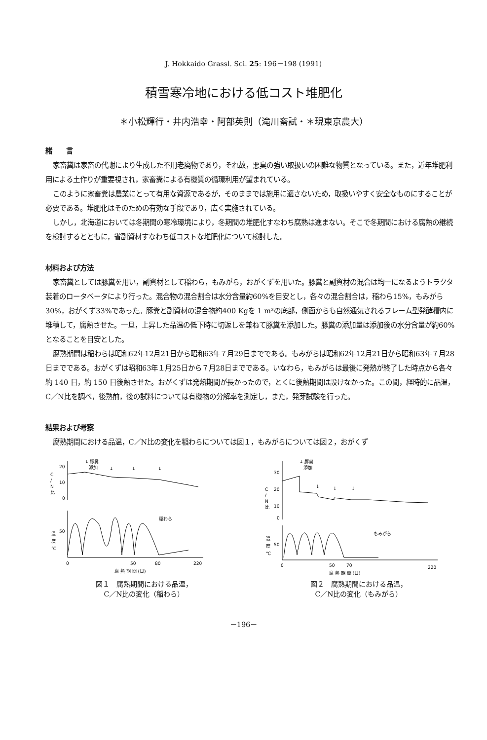J. Hokkaido Grassl. Sci. 25: 196－198 (1991)
積雪寒冷地における低コスト堆肥化
＊小松輝行・井内浩幸・阿部英則（滝川畜試・＊現東京農大）
緒　　言
家畜糞は家畜の代謝により生成した不用老廃物であり，それ故，悪臭の強い取扱いの困難な物質となっている。また，近年堆肥利用による土作りが重要視され，家畜糞による有機質の循環利用が望まれている。
このように家畜糞は農業にとって有用な資源であるが，そのままでは施用に適さないため，取扱いやすく安全なものにすることが必要である。堆肥化はそのための有効な手段であり，広く実施されている。
しかし，北海道においては冬期間の寒冷環境により，冬期間の堆肥化すなわち腐熟は進まない。そこで冬期間における腐熟の継続を検討するとともに，省副資材すなわち低コストな堆肥化について検討した。
材料および方法
家畜糞としては豚糞を用い，副資材として稲わら，もみがら，おがくずを用いた。豚糞と副資材の混合は均一になるようトラクタ装着のロータベータにより行った。混合物の混合割合は水分含量約60%を目安とし，各々の混合割合は，稲わら15%，もみがら30%，おがくず33%であった。豚糞と副資材の混合物約400 Kgを 1 m³の底部，側面からも自然通気されるフレーム型発酵槽内に堆積して，腐熟させた。一旦，上昇した品温の低下時に切返しを兼ねて豚糞を添加した。豚糞の添加量は添加後の水分含量が約60%となることを目安とした。
腐熟期間は稲わらは昭和62年12月21日から昭和63年７月29日までである。もみがらは昭和62年12月21日から昭和63年７月28日までである。おがくずは昭和63年１月25日から７月28日までである。いなわら，もみがらは最後に発熱が終了した時点から各々約 140 日，約 150 日後熟させた。おがくずは発熱期間が長かったので，とくに後熟期間は設けなかった。この間，経時的に品温，C／N比を調べ，後熟前，後の試料については有機物の分解率を測定し，また，発芽試験を行った。
結果および考察
腐熟期間における品温，C／N比の変化を稲わらについては図１，もみがらについては図２，おがくず
C
/
N
比
20
10
0
↓ 豚糞
添加
↓
↓
↓
温
度
℃
50
稲わら
0
50
80
220
腐 熟 期 間 (日)
図１　腐熟期間における品温，
C／N比の変化（稲わら）
C
/
N
比
30
20
10
0
↓ 豚糞
添加
↓
↓
↓
温
度
℃
50
もみがら
0
50
70
220
腐 熟 期 間 (日)
図２　腐熟期間における品温，
C／N比の変化（もみがら）
－196－